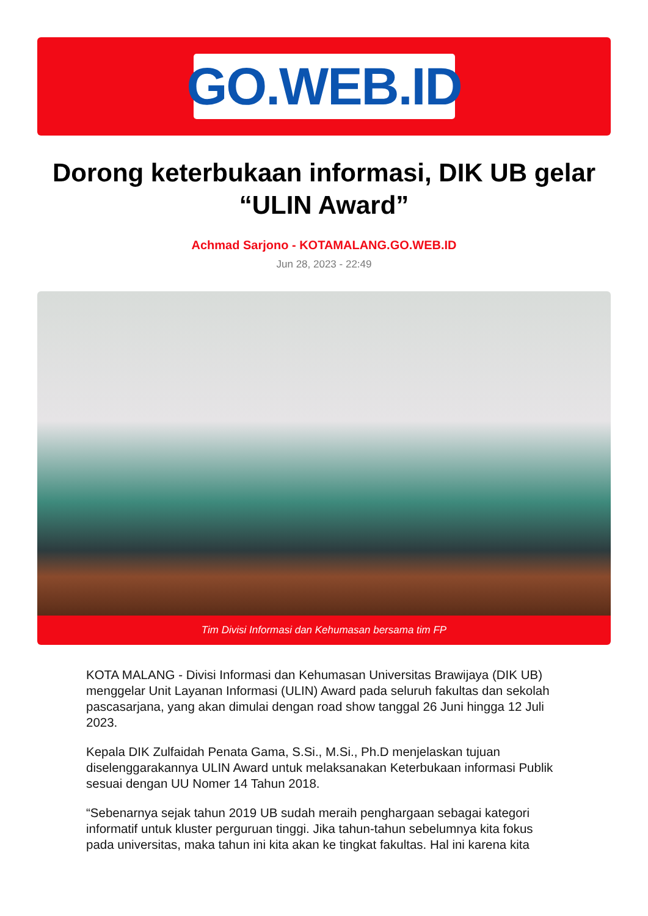GO.WEB.ID
Dorong keterbukaan informasi, DIK UB gelar “ULIN Award”
Achmad Sarjono - KOTAMALANG.GO.WEB.ID
Jun 28, 2023 - 22:49
Tim Divisi Informasi dan Kehumasan bersama tim FP
KOTA MALANG - Divisi Informasi dan Kehumasan Universitas Brawijaya (DIK UB) menggelar Unit Layanan Informasi (ULIN) Award pada seluruh fakultas dan sekolah pascasarjana, yang akan dimulai dengan road show tanggal 26 Juni hingga 12 Juli 2023.
Kepala DIK Zulfaidah Penata Gama, S.Si., M.Si., Ph.D menjelaskan tujuan diselenggarakannya ULIN Award untuk melaksanakan Keterbukaan informasi Publik sesuai dengan UU Nomer 14 Tahun 2018.
“Sebenarnya sejak tahun 2019 UB sudah meraih penghargaan sebagai kategori informatif untuk kluster perguruan tinggi. Jika tahun-tahun sebelumnya kita fokus pada universitas, maka tahun ini kita akan ke tingkat fakultas. Hal ini karena kita